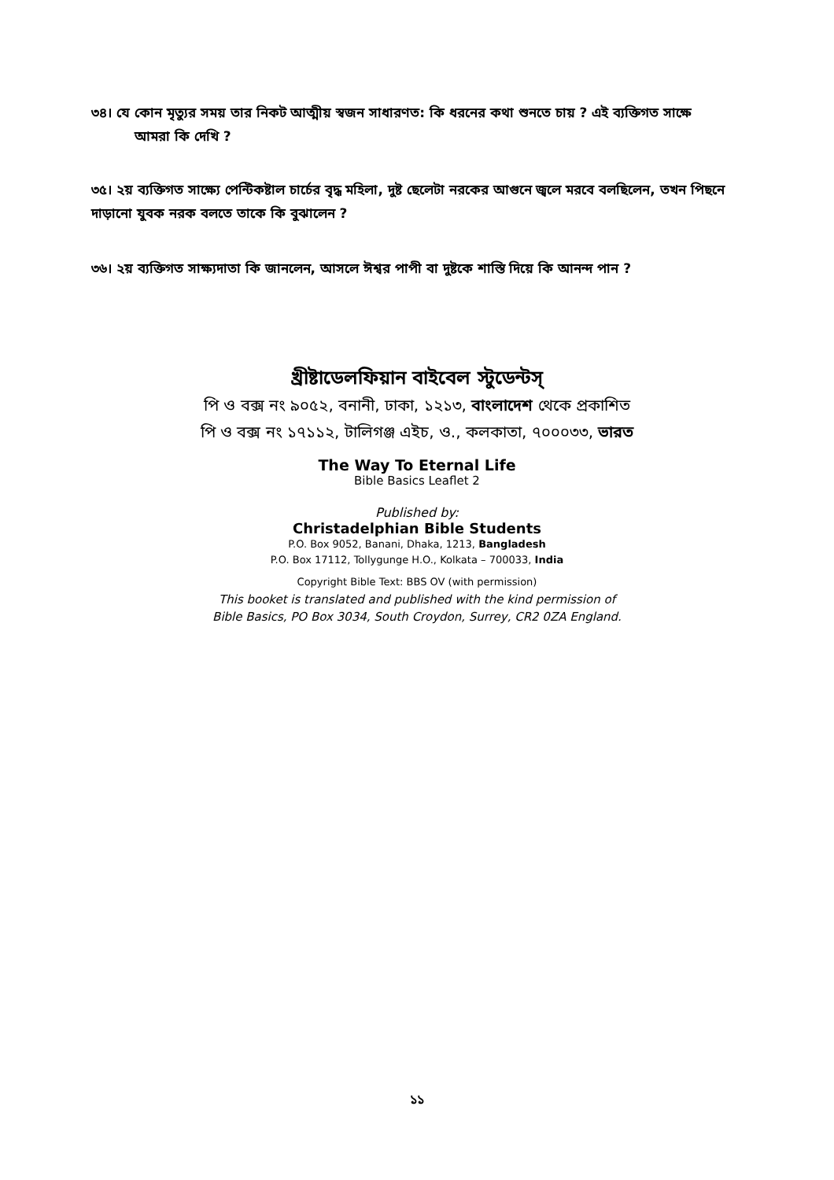৩৪। যে কোন মৃত্যুর সময় তার নিকট আত্মীয় স্বজন সাধারণত: কি ধরনের কথা শুনতে চায় ? এই ব্যক্তিগত সাক্ষে
আমরা কি দেখি ?
৩৫। ২য় ব্যক্তিগত সাক্ষ্যে পেন্টিকষ্টাল চার্চের বৃদ্ধ মহিলা, দুষ্ট ছেলেটা নরকের আগুনে জ্বলে মরবে বলছিলেন, তখন পিছনে দাড়ানো যুবক নরক বলতে তাকে কি বুঝালেন ?
৩৬। ২য় ব্যক্তিগত সাক্ষ্যদাতা কি জানলেন, আসলে ঈশ্বর পাপী বা দুষ্টকে শাস্তি দিয়ে কি আনন্দ পান ?
খ্রীষ্টাডেলফিয়ান বাইবেল স্টুডেন্টস্
পি ও বক্স নং ৯০৫২, বনানী, ঢাকা, ১২১৩, বাংলাদেশ থেকে প্রকাশিত
পি ও বক্স নং ১৭১১২, টালিগঞ্জ এইচ, ও., কলকাতা, ৭০০০৩৩, ভারত
The Way To Eternal Life
Bible Basics Leaflet 2
Published by:
Christadelphian Bible Students
P.O. Box 9052, Banani, Dhaka, 1213, Bangladesh
P.O. Box 17112, Tollygunge H.O., Kolkata – 700033, India
Copyright Bible Text: BBS OV (with permission)
This booket is translated and published with the kind permission of
Bible Basics, PO Box 3034, South Croydon, Surrey, CR2 0ZA England.
১১